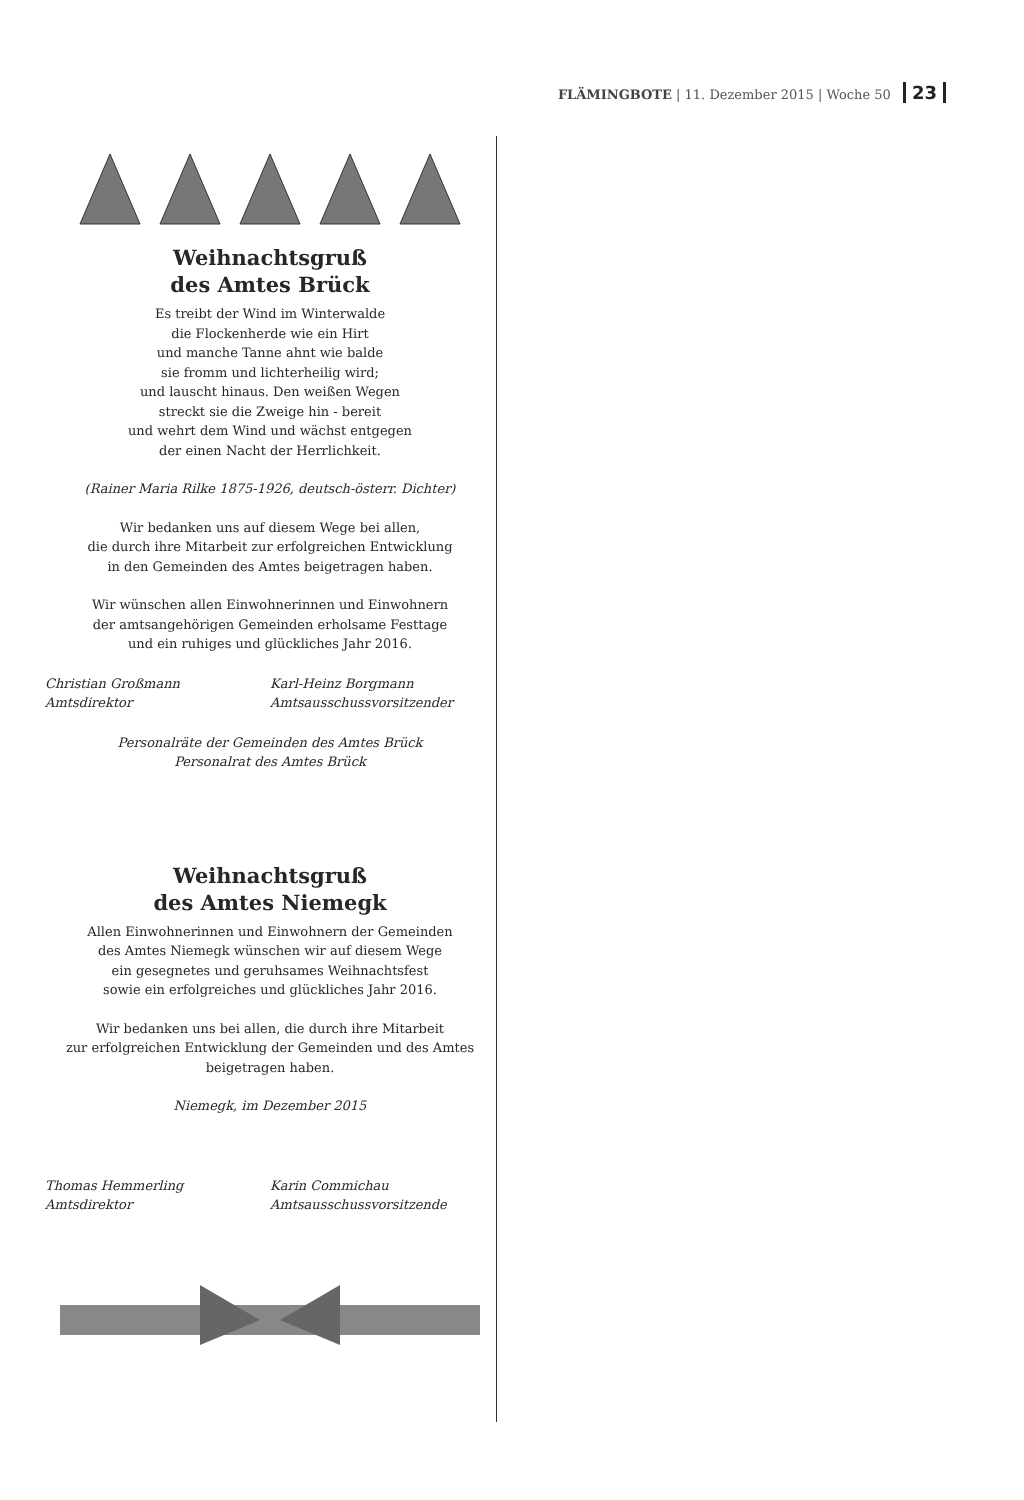FLÄMINGBOTE | 11. Dezember 2015 | Woche 50 23
Weihnachtsgruß
des Amtes Brück
Es treibt der Wind im Winterwalde
die Flockenherde wie ein Hirt
und manche Tanne ahnt wie balde
sie fromm und lichterheilig wird;
und lauscht hinaus. Den weißen Wegen
streckt sie die Zweige hin - bereit
und wehrt dem Wind und wächst entgegen
der einen Nacht der Herrlichkeit.
(Rainer Maria Rilke 1875-1926, deutsch-österr. Dichter)
Wir bedanken uns auf diesem Wege bei allen,
die durch ihre Mitarbeit zur erfolgreichen Entwicklung
in den Gemeinden des Amtes beigetragen haben.
Wir wünschen allen Einwohnerinnen und Einwohnern
der amtsangehörigen Gemeinden erholsame Festtage
und ein ruhiges und glückliches Jahr 2016.
Christian Großmann
Amtsdirektor
Karl-Heinz Borgmann
Amtsausschussvorsitzender
Personalräte der Gemeinden des Amtes Brück
Personalrat des Amtes Brück
Weihnachtsgruß
des Amtes Niemegk
Allen Einwohnerinnen und Einwohnern der Gemeinden
des Amtes Niemegk wünschen wir auf diesem Wege
ein gesegnetes und geruhsames Weihnachtsfest
sowie ein erfolgreiches und glückliches Jahr 2016.
Wir bedanken uns bei allen, die durch ihre Mitarbeit
zur erfolgreichen Entwicklung der Gemeinden und des Amtes
beigetragen haben.
Niemegk, im Dezember 2015
Thomas Hemmerling
Amtsdirektor
Karin Commichau
Amtsausschussvorsitzende